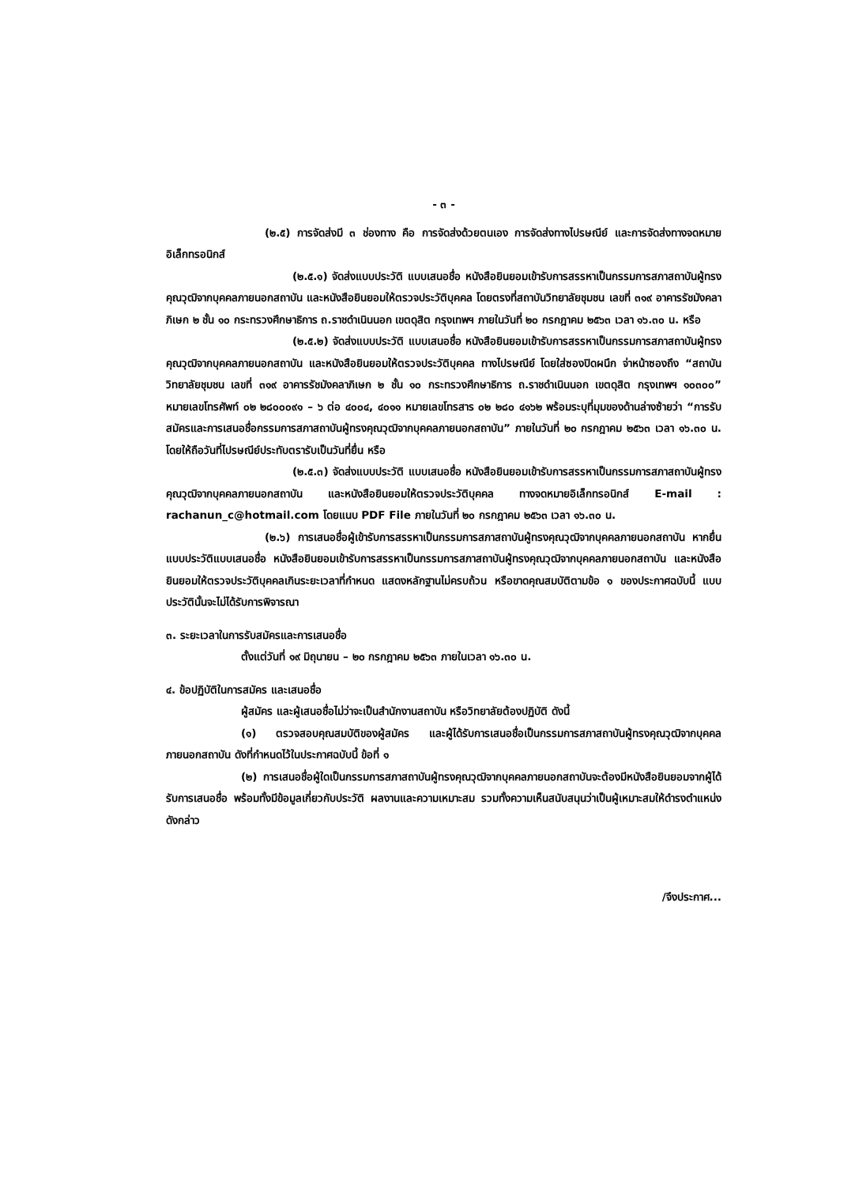- ๓ -
(๒.๕) การจัดส่งมี ๓ ช่องทาง คือ การจัดส่งด้วยตนเอง การจัดส่งทางไปรษณีย์ และการจัดส่งทางจดหมายอิเล็กทรอนิกส์
(๒.๕.๑) จัดส่งแบบประวัติ แบบเสนอชื่อ หนังสือยินยอมเข้ารับการสรรหาเป็นกรรมการสภาสถาบันผู้ทรงคุณวุฒิจากบุคคลภายนอกสถาบัน และหนังสือยินยอมให้ตรวจประวัติบุคคล โดยตรงที่สถาบันวิทยาลัยชุมชน เลขที่ ๓๑๙ อาคารรัชมังคลาภิเษก ๒ ชั้น ๑๐ กระทรวงศึกษาธิการ ถ.ราชดำเนินนอก เขตดุสิต กรุงเทพฯ ภายในวันที่ ๒๐ กรกฎาคม ๒๕๖๓ เวลา ๑๖.๓๐ น. หรือ
(๒.๕.๒) จัดส่งแบบประวัติ แบบเสนอชื่อ หนังสือยินยอมเข้ารับการสรรหาเป็นกรรมการสภาสถาบันผู้ทรงคุณวุฒิจากบุคคลภายนอกสถาบัน และหนังสือยินยอมให้ตรวจประวัติบุคคล ทางไปรษณีย์ โดยใส่ซองปิดผนึก จ่าหน้าซองถึง “สถาบันวิทยาลัยชุมชน เลขที่ ๓๑๙ อาคารรัชมังคลาภิเษก ๒ ชั้น ๑๐ กระทรวงศึกษาธิการ ถ.ราชดำเนินนอก เขตดุสิต กรุงเทพฯ ๑๐๓๐๐” หมายเลขโทรศัพท์ ๐๒ ๒๘๐๐๐๙๑ – ๖ ต่อ ๔๐๐๔, ๔๐๑๑ หมายเลขโทรสาร ๐๒ ๒๘๐ ๔๑๖๒ พร้อมระบุที่มุมของด้านล่างซ้ายว่า “การรับสมัครและการเสนอชื่อกรรมการสภาสถาบันผู้ทรงคุณวุฒิจากบุคคลภายนอกสถาบัน” ภายในวันที่ ๒๐ กรกฎาคม ๒๕๖๓ เวลา ๑๖.๓๐ น. โดยให้ถือวันที่ไปรษณีย์ประทับตรารับเป็นวันที่ยื่น หรือ
(๒.๕.๓) จัดส่งแบบประวัติ แบบเสนอชื่อ หนังสือยินยอมเข้ารับการสรรหาเป็นกรรมการสภาสถาบันผู้ทรงคุณวุฒิจากบุคคลภายนอกสถาบัน และหนังสือยินยอมให้ตรวจประวัติบุคคล ทางจดหมายอิเล็กทรอนิกส์ E-mail : rachanun_c@hotmail.com โดยแนบ PDF File ภายในวันที่ ๒๐ กรกฎาคม ๒๕๖๓ เวลา ๑๖.๓๐ น.
(๒.๖) การเสนอชื่อผู้เข้ารับการสรรหาเป็นกรรมการสภาสถาบันผู้ทรงคุณวุฒิจากบุคคลภายนอกสถาบัน หากยื่นแบบประวัติแบบเสนอชื่อ หนังสือยินยอมเข้ารับการสรรหาเป็นกรรมการสภาสถาบันผู้ทรงคุณวุฒิจากบุคคลภายนอกสถาบัน และหนังสือยินยอมให้ตรวจประวัติบุคคลเกินระยะเวลาที่กำหนด แสดงหลักฐานไม่ครบถ้วน หรือขาดคุณสมบัติตามข้อ ๑ ของประกาศฉบับนี้ แบบประวัตินั้นจะไม่ได้รับการพิจารณา
๓. ระยะเวลาในการรับสมัครและการเสนอชื่อ
ตั้งแต่วันที่ ๑๙ มิถุนายน – ๒๐ กรกฎาคม ๒๕๖๓ ภายในเวลา ๑๖.๓๐ น.
๔. ข้อปฏิบัติในการสมัคร และเสนอชื่อ
ผู้สมัคร และผู้เสนอชื่อไม่ว่าจะเป็นสำนักงานสถาบัน หรือวิทยาลัยต้องปฏิบัติ ดังนี้
(๑) ตรวจสอบคุณสมบัติของผู้สมัคร และผู้ได้รับการเสนอชื่อเป็นกรรมการสภาสถาบันผู้ทรงคุณวุฒิจากบุคคลภายนอกสถาบัน ดังที่กำหนดไว้ในประกาศฉบับนี้ ข้อที่ ๑
(๒) การเสนอชื่อผู้ใดเป็นกรรมการสภาสถาบันผู้ทรงคุณวุฒิจากบุคคลภายนอกสถาบันจะต้องมีหนังสือยินยอมจากผู้ได้รับการเสนอชื่อ พร้อมทั้งมีข้อมูลเกี่ยวกับประวัติ ผลงานและความเหมาะสม รวมทั้งความเห็นสนับสนุนว่าเป็นผู้เหมาะสมให้ดำรงตำแหน่งดังกล่าว
/จึงประกาศ...